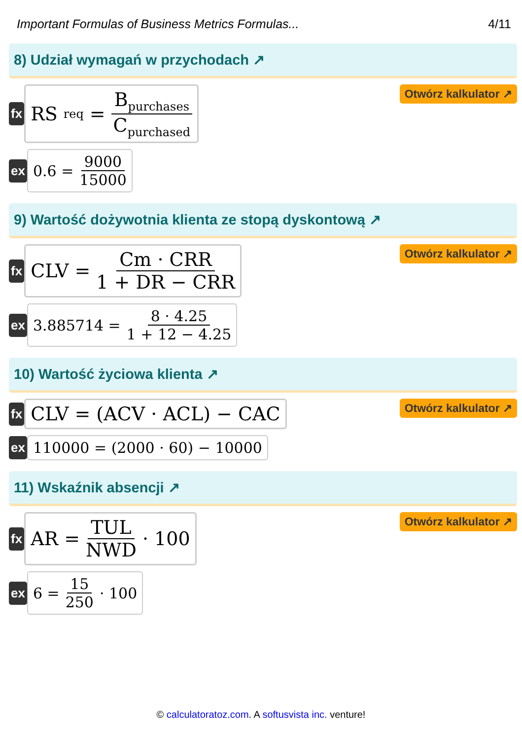Important Formulas of Business Metrics Formulas... 4/11
8) Udział wymagań w przychodach ↗
fx
RS<sub>req</sub> = B<sub>purchases</sub> C<sub>purchased</sub>
Otwórz kalkulator ↗
ex
0.6 = 9000 15000
9) Wartość dożywotnia klienta ze stopą dyskontową ↗
fx
CLV = Cm · CRR 1 + DR − CRR
Otwórz kalkulator ↗
ex
3.885714 = 8 · 4.25 1 + 12 − 4.25
10) Wartość życiowa klienta ↗
fx
CLV = (ACV · ACL) − CAC
Otwórz kalkulator ↗
ex
110000 = (2000 · 60) − 10000
11) Wskaźnik absencji ↗
fx
AR = TUL NWD · 100
Otwórz kalkulator ↗
ex
6 = 15 250 · 100
© calculatoratoz.com. A softusvista inc. venture!